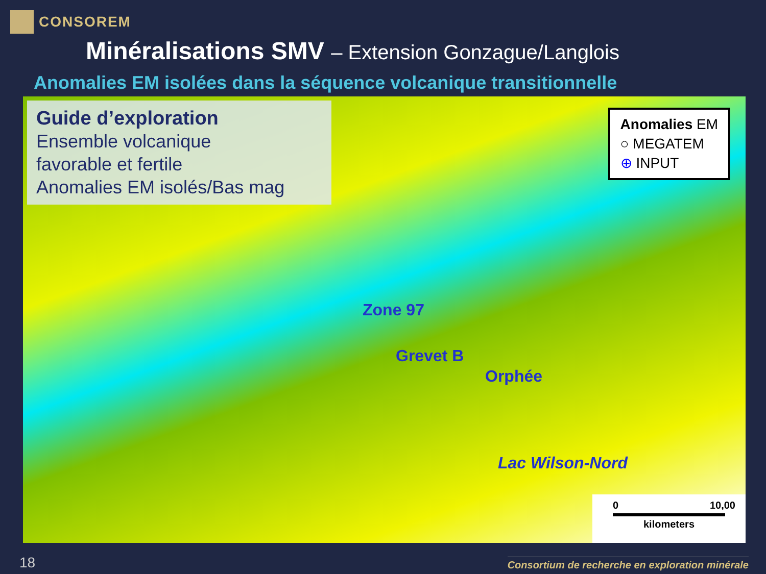CONSOREM
Minéralisations SMV – Extension Gonzague/Langlois
Anomalies EM isolées dans la séquence volcanique transitionnelle
Guide d’exploration
Ensemble volcanique
favorable et fertile
Anomalies EM isolés/Bas mag
Anomalies EM
○ MEGATEM
⊕ INPUT
Zone 97
Grevet B
Orphée
Lac Wilson-Nord
0 10,00
kilometers
18
Consortium de recherche en exploration minérale